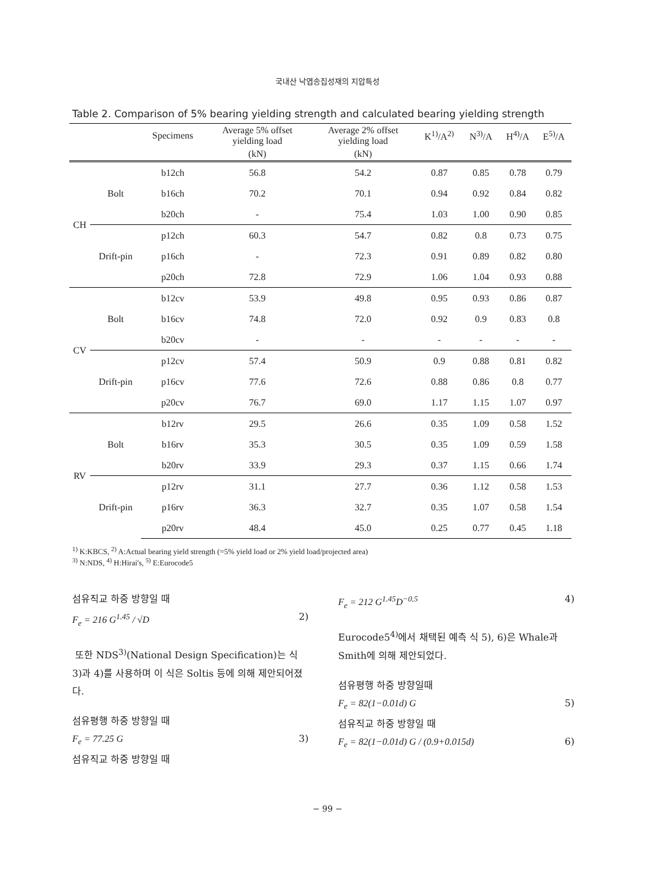국내산 낙엽송집성재의 지압특성
Table 2. Comparison of 5% bearing yielding strength and calculated bearing yielding strength
| | | Specimens | Average 5% offset yielding load | Average 2% offset yielding load | K<sup>1)</sup>/A<sup>2)</sup> | N<sup>3)</sup>/A | H<sup>4)</sup>/A | E<sup>5)</sup>/A |
| --- | --- | --- | --- | --- | --- | --- | --- | --- |
| | | | (kN) | (kN) | | | | |
| CH | Bolt | b12ch | 56.8 | 54.2 | 0.87 | 0.85 | 0.78 | 0.79 |
| | | b16ch | 70.2 | 70.1 | 0.94 | 0.92 | 0.84 | 0.82 |
| | | b20ch | - | 75.4 | 1.03 | 1.00 | 0.90 | 0.85 |
| | Drift-pin | p12ch | 60.3 | 54.7 | 0.82 | 0.8 | 0.73 | 0.75 |
| | | p16ch | - | 72.3 | 0.91 | 0.89 | 0.82 | 0.80 |
| | | p20ch | 72.8 | 72.9 | 1.06 | 1.04 | 0.93 | 0.88 |
| CV | Bolt | b12cv | 53.9 | 49.8 | 0.95 | 0.93 | 0.86 | 0.87 |
| | | b16cv | 74.8 | 72.0 | 0.92 | 0.9 | 0.83 | 0.8 |
| | | b20cv | - | - | - | - | - | - |
| | Drift-pin | p12cv | 57.4 | 50.9 | 0.9 | 0.88 | 0.81 | 0.82 |
| | | p16cv | 77.6 | 72.6 | 0.88 | 0.86 | 0.8 | 0.77 |
| | | p20cv | 76.7 | 69.0 | 1.17 | 1.15 | 1.07 | 0.97 |
| RV | Bolt | b12rv | 29.5 | 26.6 | 0.35 | 1.09 | 0.58 | 1.52 |
| | | b16rv | 35.3 | 30.5 | 0.35 | 1.09 | 0.59 | 1.58 |
| | | b20rv | 33.9 | 29.3 | 0.37 | 1.15 | 0.66 | 1.74 |
| | Drift-pin | p12rv | 31.1 | 27.7 | 0.36 | 1.12 | 0.58 | 1.53 |
| | | p16rv | 36.3 | 32.7 | 0.35 | 1.07 | 0.58 | 1.54 |
| | | p20rv | 48.4 | 45.0 | 0.25 | 0.77 | 0.45 | 1.18 |
<sup>1)</sup> K:KBCS, <sup>2)</sup> A:Actual bearing yield strength (=5% yield load or 2% yield load/projected area)
<sup>3)</sup> N:NDS, <sup>4)</sup> H:Hirai's, <sup>5)</sup> E:Eurocode5
섬유직교 하중 방향일 때
F<sub>e</sub> = 216 G<sup>1.45</sup> / √D 2)
또한 NDS<sup>3)</sup>(National Design Specification)는 식 3)과 4)를 사용하며 이 식은 Soltis 등에 의해 제안되어졌다.
섬유평행 하중 방향일 때
F<sub>e</sub> = 77.25 G 3)
섬유직교 하중 방향일 때
F<sub>e</sub> = 212 G<sup>1.45</sup>D<sup>−0.5</sup> 4)
Eurocode5<sup>4)</sup>에서 채택된 예측 식 5), 6)은 Whale과 Smith에 의해 제안되었다.
섬유평행 하중 방향일때
F<sub>e</sub> = 82(1−0.01d) G 5)
섬유직교 하중 방향일 때
F<sub>e</sub> = 82(1−0.01d) G / (0.9+0.015d) 6)
− 99 −